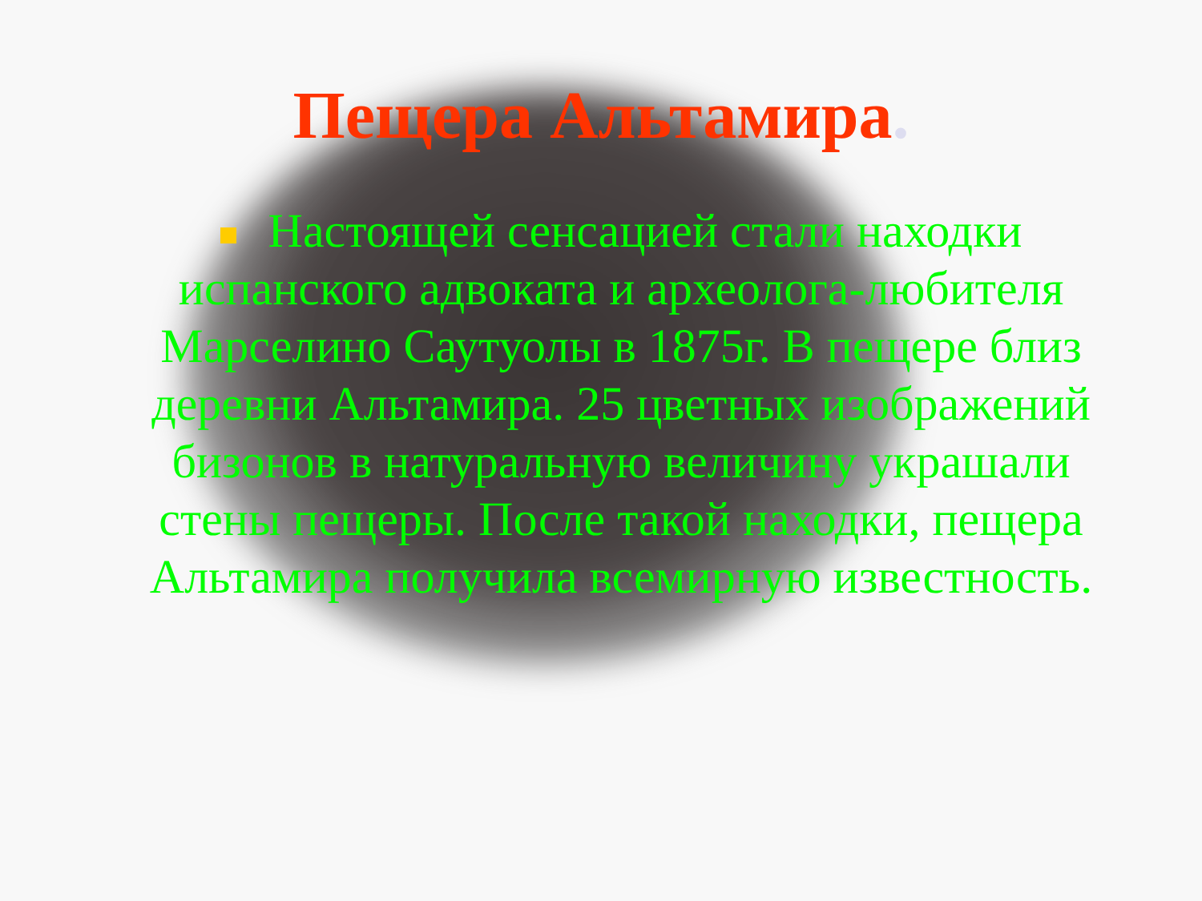Пещера Альтамира.
Настоящей сенсацией стали находки испанского адвоката и археолога-любителя Марселино Саутуолы в 1875г. В пещере близ деревни Альтамира. 25 цветных изображений бизонов в натуральную величину украшали стены пещеры. После такой находки, пещера Альтамира получила всемирную известность.